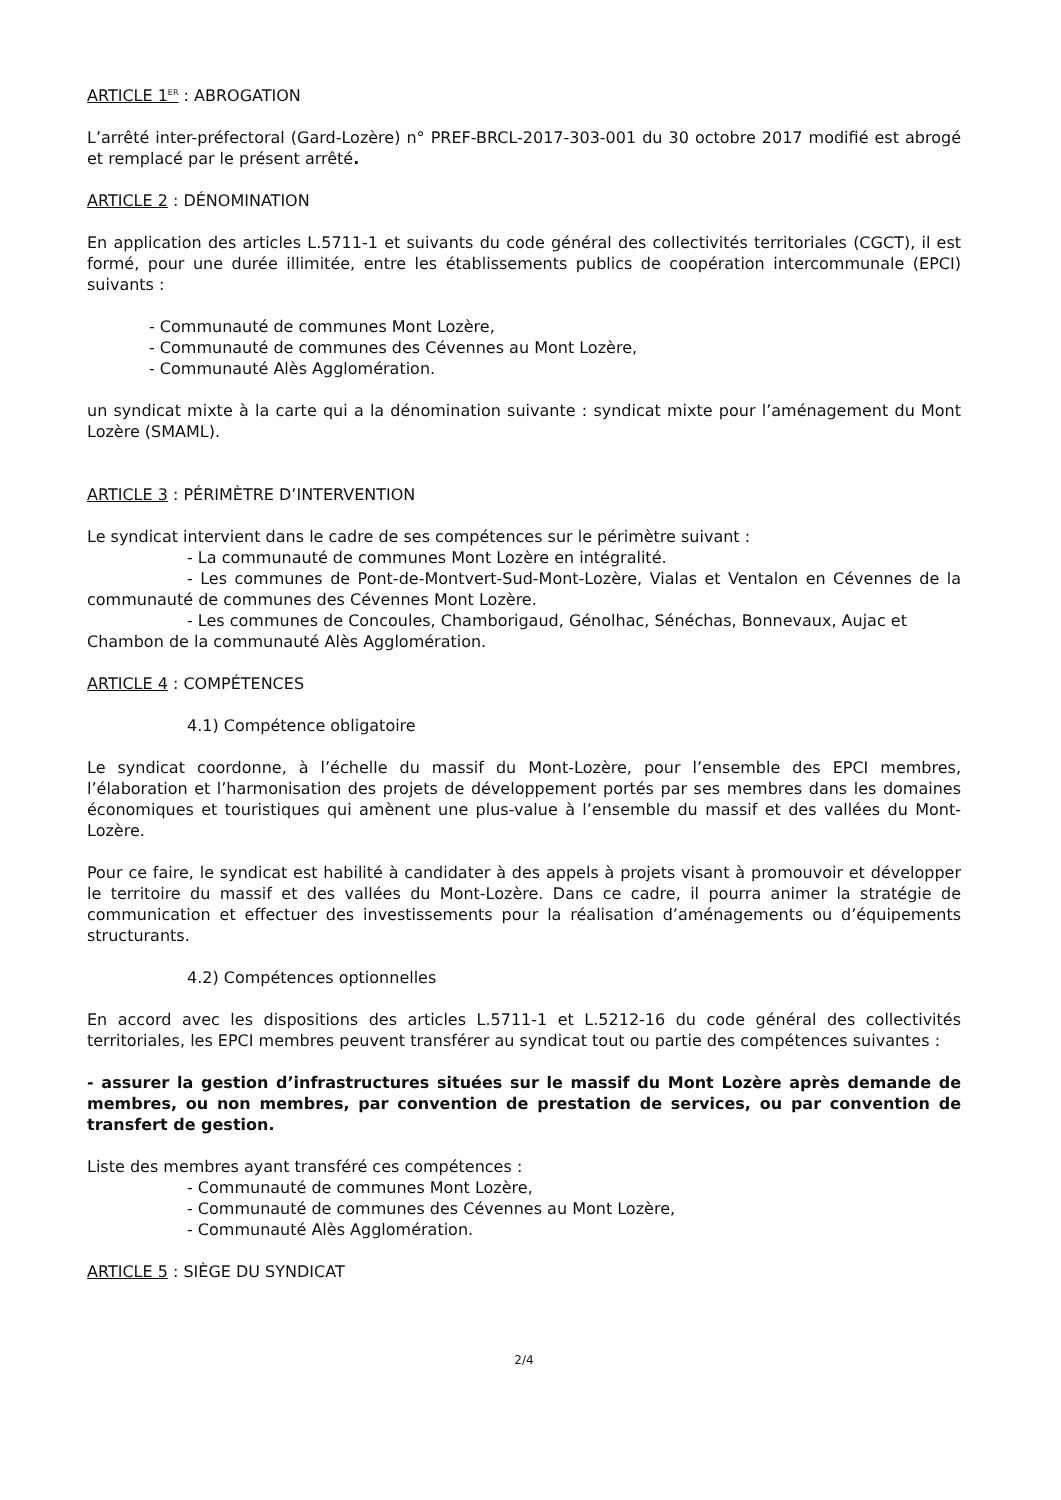ARTICLE 1<sup>ER</sup> : ABROGATION
L’arrêté inter-préfectoral (Gard-Lozère) n° PREF-BRCL-2017-303-001 du 30 octobre 2017 modifié est abrogé et remplacé par le présent arrêté.
ARTICLE 2 : DÉNOMINATION
En application des articles L.5711-1 et suivants du code général des collectivités territoriales (CGCT), il est formé, pour une durée illimitée, entre les établissements publics de coopération intercommunale (EPCI) suivants :
- Communauté de communes Mont Lozère,
- Communauté de communes des Cévennes au Mont Lozère,
- Communauté Alès Agglomération.
un syndicat mixte à la carte qui a la dénomination suivante : syndicat mixte pour l’aménagement du Mont Lozère (SMAML).
ARTICLE 3 : PÉRIMÈTRE D’INTERVENTION
Le syndicat intervient dans le cadre de ses compétences sur le périmètre suivant :
- La communauté de communes Mont Lozère en intégralité.
- Les communes de Pont-de-Montvert-Sud-Mont-Lozère, Vialas et Ventalon en Cévennes de la communauté de communes des Cévennes Mont Lozère.
- Les communes de Concoules, Chamborigaud, Génolhac, Sénéchas, Bonnevaux, Aujac et Chambon de la communauté Alès Agglomération.
ARTICLE 4 : COMPÉTENCES
4.1) Compétence obligatoire
Le syndicat coordonne, à l’échelle du massif du Mont-Lozère, pour l’ensemble des EPCI membres, l’élaboration et l’harmonisation des projets de développement portés par ses membres dans les domaines économiques et touristiques qui amènent une plus-value à l’ensemble du massif et des vallées du Mont-Lozère.
Pour ce faire, le syndicat est habilité à candidater à des appels à projets visant à promouvoir et développer le territoire du massif et des vallées du Mont-Lozère. Dans ce cadre, il pourra animer la stratégie de communication et effectuer des investissements pour la réalisation d’aménagements ou d’équipements structurants.
4.2) Compétences optionnelles
En accord avec les dispositions des articles L.5711-1 et L.5212-16 du code général des collectivités territoriales, les EPCI membres peuvent transférer au syndicat tout ou partie des compétences suivantes :
- assurer la gestion d’infrastructures situées sur le massif du Mont Lozère après demande de membres, ou non membres, par convention de prestation de services, ou par convention de transfert de gestion.
Liste des membres ayant transféré ces compétences :
- Communauté de communes Mont Lozère,
- Communauté de communes des Cévennes au Mont Lozère,
- Communauté Alès Agglomération.
ARTICLE 5 : SIÈGE DU SYNDICAT
2/4